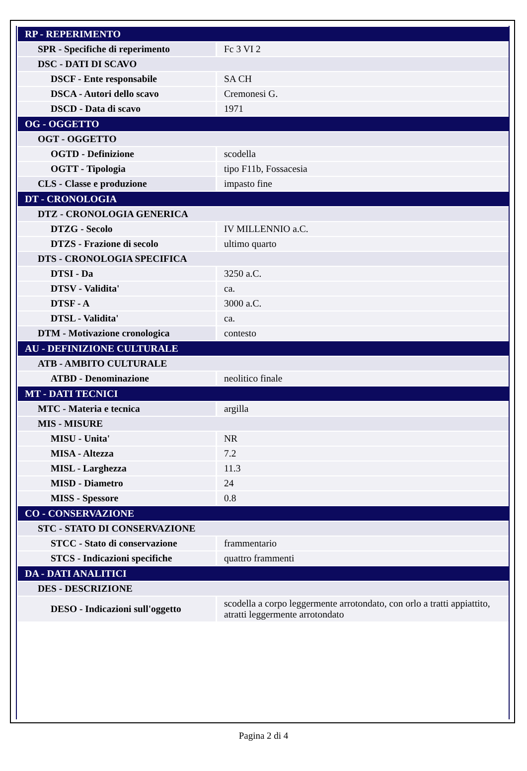| RP - REPERIMENTO | |
| SPR - Specifiche di reperimento | Fc 3 VI 2 |
| DSC - DATI DI SCAVO | |
| DSCF - Ente responsabile | SA CH |
| DSCA - Autori dello scavo | Cremonesi G. |
| DSCD - Data di scavo | 1971 |
| OG - OGGETTO | |
| OGT - OGGETTO | |
| OGTD - Definizione | scodella |
| OGTT - Tipologia | tipo F11b, Fossacesia |
| CLS - Classe e produzione | impasto fine |
| DT - CRONOLOGIA | |
| DTZ - CRONOLOGIA GENERICA | |
| DTZG - Secolo | IV MILLENNIO a.C. |
| DTZS - Frazione di secolo | ultimo quarto |
| DTS - CRONOLOGIA SPECIFICA | |
| DTSI - Da | 3250 a.C. |
| DTSV - Validita' | ca. |
| DTSF - A | 3000 a.C. |
| DTSL - Validita' | ca. |
| DTM - Motivazione cronologica | contesto |
| AU - DEFINIZIONE CULTURALE | |
| ATB - AMBITO CULTURALE | |
| ATBD - Denominazione | neolitico finale |
| MT - DATI TECNICI | |
| MTC - Materia e tecnica | argilla |
| MIS - MISURE | |
| MISU - Unita' | NR |
| MISA - Altezza | 7.2 |
| MISL - Larghezza | 11.3 |
| MISD - Diametro | 24 |
| MISS - Spessore | 0.8 |
| CO - CONSERVAZIONE | |
| STC - STATO DI CONSERVAZIONE | |
| STCC - Stato di conservazione | frammentario |
| STCS - Indicazioni specifiche | quattro frammenti |
| DA - DATI ANALITICI | |
| DES - DESCRIZIONE | |
| DESO - Indicazioni sull'oggetto | scodella a corpo leggermente arrotondato, con orlo a tratti appiattito, atratti leggermente arrotondato |
Pagina 2 di 4